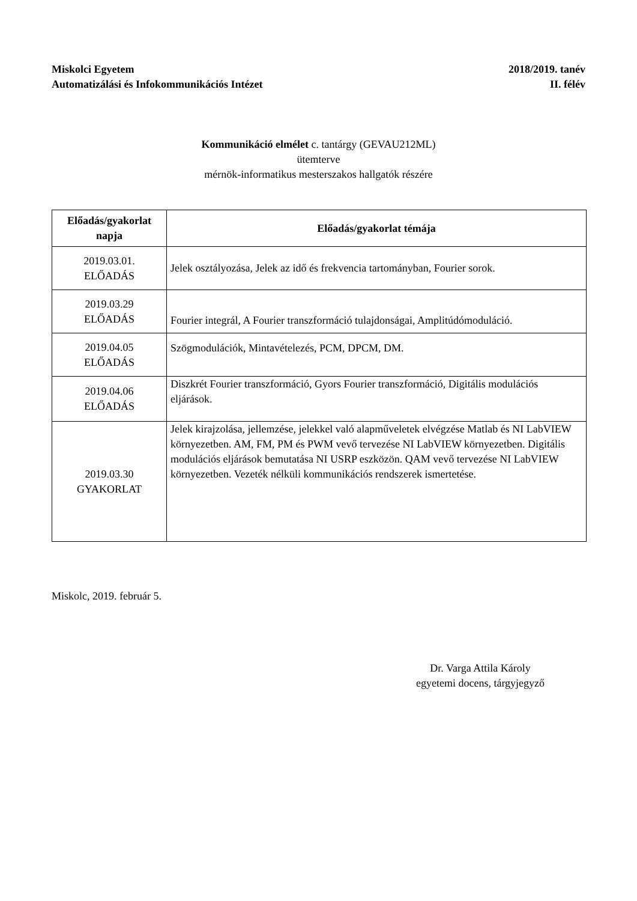Miskolci Egyetem
Automatizálási és Infokommunikációs Intézet
2018/2019. tanév
II. félév
Kommunikáció elmélet c. tantárgy (GEVAU212ML)
ütemterve
mérnök-informatikus mesterszakos hallgatók részére
| Előadás/gyakorlat napja | Előadás/gyakorlat témája |
| --- | --- |
| 2019.03.01. ELŐADÁS | Jelek osztályozása, Jelek az idő és frekvencia tartományban, Fourier sorok. |
| 2019.03.29 ELŐADÁS | Fourier integrál, A Fourier transzformáció tulajdonságai, Amplitúdómoduláció. |
| 2019.04.05 ELŐADÁS | Szögmodulációk, Mintavételezés, PCM, DPCM, DM. |
| 2019.04.06 ELŐADÁS | Diszkrét Fourier transzformáció, Gyors Fourier transzformáció, Digitális modulációs eljárások. |
| 2019.03.30 GYAKORLAT | Jelek kirajzolása, jellemzése, jelekkel való alapműveletek elvégzése Matlab és NI LabVIEW környezetben. AM, FM, PM és PWM vevő tervezése NI LabVIEW környezetben. Digitális modulációs eljárások bemutatása NI USRP eszközön. QAM vevő tervezése NI LabVIEW környezetben. Vezeték nélküli kommunikációs rendszerek ismertetése. |
Miskolc, 2019. február 5.
Dr. Varga Attila Károly
egyetemi docens, tárgyjegyző